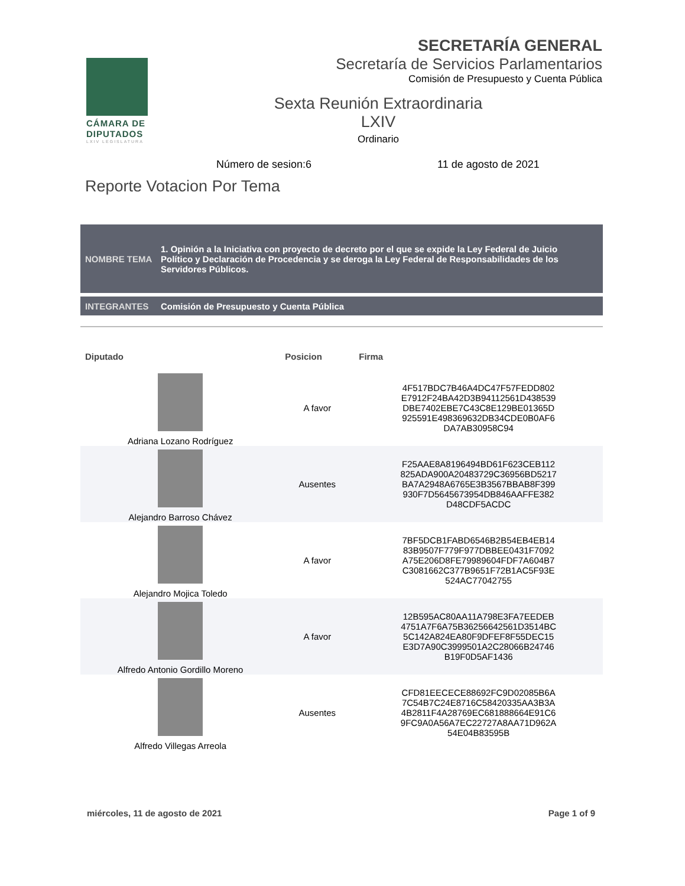CÁMARA DE DIPUTADOS
LXIV LEGISLATURA
SECRETARÍA GENERAL
Secretaría de Servicios Parlamentarios
Comisión de Presupuesto y Cuenta Pública
Sexta Reunión Extraordinaria
LXIV
Ordinario
Número de sesion:6 11 de agosto de 2021
Reporte Votacion Por Tema
NOMBRE TEMA
1. Opinión a la Iniciativa con proyecto de decreto por el que se expide la Ley Federal de Juicio Político y Declaración de Procedencia y se deroga la Ley Federal de Responsabilidades de los Servidores Públicos.
INTEGRANTES
Comisión de Presupuesto y Cuenta Pública
| Diputado | Posicion | Firma |
| --- | --- | --- |
| Adriana Lozano Rodríguez | A favor | 4F517BDC7B46A4DC47F57FEDD802 E7912F24BA42D3B94112561D438539 DBE7402EBE7C43C8E129BE01365D 925591E498369632DB34CDE0B0AF6 DA7AB30958C94 |
| Alejandro Barroso Chávez | Ausentes | F25AAE8A8196494BD61F623CEB112 825ADA900A20483729C36956BD5217 BA7A2948A6765E3B3567BBAB8F399 930F7D5645673954DB846AAFFE382 D48CDF5ACDC |
| Alejandro Mojica Toledo | A favor | 7BF5DCB1FABD6546B2B54EB4EB14 83B9507F779F977DBBEE0431F7092 A75E206D8FE79989604FDF7A604B7 C3081662C377B9651F72B1AC5F93E 524AC77042755 |
| Alfredo Antonio Gordillo Moreno | A favor | 12B595AC80AA11A798E3FA7EEDEB 4751A7F6A75B36256642561D3514BC 5C142A824EA80F9DFEF8F55DEC15 E3D7A90C3999501A2C28066B24746 B19F0D5AF1436 |
| Alfredo Villegas Arreola | Ausentes | CFD81EECECE88692FC9D02085B6A 7C54B7C24E8716C58420335AA3B3A 4B2811F4A28769EC681888664E91C6 9FC9A0A56A7EC22727A8AA71D962A 54E04B83595B |
miércoles, 11 de agosto de 2021
Page 1 of 9